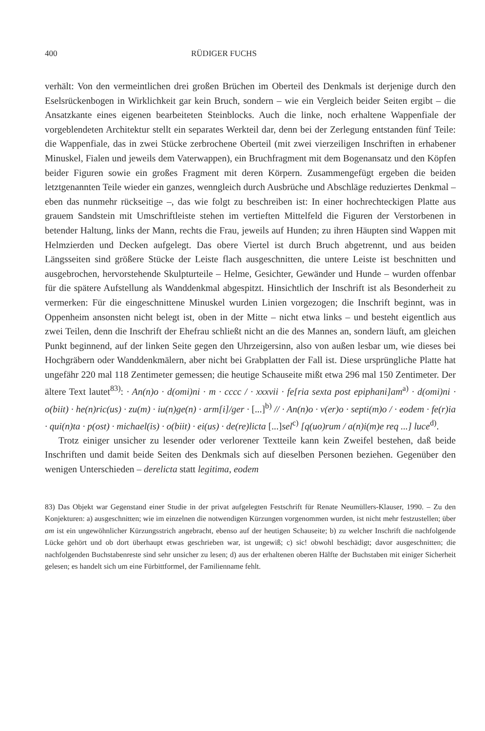400 RÜDIGER FUCHS
verhält: Von den vermeintlichen drei großen Brüchen im Oberteil des Denkmals ist derjenige durch den Eselsrückenbogen in Wirklichkeit gar kein Bruch, sondern – wie ein Vergleich beider Seiten ergibt – die Ansatzkante eines eigenen bearbeiteten Steinblocks. Auch die linke, noch erhaltene Wappenfiale der vorgeblendeten Architektur stellt ein separates Werkteil dar, denn bei der Zerlegung entstanden fünf Teile: die Wappenfiale, das in zwei Stücke zerbrochene Oberteil (mit zwei vierzeiligen Inschriften in erhabener Minuskel, Fialen und jeweils dem Vaterwappen), ein Bruchfragment mit dem Bogenansatz und den Köpfen beider Figuren sowie ein großes Fragment mit deren Körpern. Zusammengefügt ergeben die beiden letztgenannten Teile wieder ein ganzes, wenngleich durch Ausbrüche und Abschläge reduziertes Denkmal – eben das nunmehr rückseitige –, das wie folgt zu beschreiben ist: In einer hochrechteckigen Platte aus grauem Sandstein mit Umschriftleiste stehen im vertieften Mittelfeld die Figuren der Verstorbenen in betender Haltung, links der Mann, rechts die Frau, jeweils auf Hunden; zu ihren Häupten sind Wappen mit Helmzierden und Decken aufgelegt. Das obere Viertel ist durch Bruch abgetrennt, und aus beiden Längsseiten sind größere Stücke der Leiste flach ausgeschnitten, die untere Leiste ist beschnitten und ausgebrochen, hervorstehende Skulpturteile – Helme, Gesichter, Gewänder und Hunde – wurden offenbar für die spätere Aufstellung als Wanddenkmal abgespitzt. Hinsichtlich der Inschrift ist als Besonderheit zu vermerken: Für die eingeschnittene Minuskel wurden Linien vorgezogen; die Inschrift beginnt, was in Oppenheim ansonsten nicht belegt ist, oben in der Mitte – nicht etwa links – und besteht eigentlich aus zwei Teilen, denn die Inschrift der Ehefrau schließt nicht an die des Mannes an, sondern läuft, am gleichen Punkt beginnend, auf der linken Seite gegen den Uhrzeigersinn, also von außen lesbar um, wie dieses bei Hochgräbern oder Wanddenkmälern, aber nicht bei Grabplatten der Fall ist. Diese ursprüngliche Platte hat ungefähr 220 mal 118 Zentimeter gemessen; die heutige Schauseite mißt etwa 296 mal 150 Zentimeter. Der ältere Text lautet<sup>83)</sup>: · An(n)o · d(omi)ni · m · cccc / · xxxvii · fe[ria sexta post epiphani]am<sup>a)</sup> · d(omi)ni · o(biit) · he(n)ric(us) · zu(m) · iu(n)ge(n) · arm[i]/ger · [...]<sup>b)</sup> // · An(n)o · v(er)o · septi(m)o / · eodem · fe(r)ia · qui(n)ta · p(ost) · michael(is) · o(biit) · ei(us) · de(re)licta [...]sel<sup>c)</sup> [q(uo)rum / a(n)i(m)e req ...] luce<sup>d)</sup>.
Trotz einiger unsicher zu lesender oder verlorener Textteile kann kein Zweifel bestehen, daß beide Inschriften und damit beide Seiten des Denkmals sich auf dieselben Personen beziehen. Gegenüber den wenigen Unterschieden – derelicta statt legitima, eodem
83) Das Objekt war Gegenstand einer Studie in der privat aufgelegten Festschrift für Renate Neumüllers-Klauser, 1990. – Zu den Konjekturen: a) ausgeschnitten; wie im einzelnen die notwendigen Kürzungen vorgenommen wurden, ist nicht mehr festzustellen; über am ist ein ungewöhnlicher Kürzungsstrich angebracht, ebenso auf der heutigen Schauseite; b) zu welcher Inschrift die nachfolgende Lücke gehört und ob dort überhaupt etwas geschrieben war, ist ungewiß; c) sic! obwohl beschädigt; davor ausgeschnitten; die nachfolgenden Buchstabenreste sind sehr unsicher zu lesen; d) aus der erhaltenen oberen Hälfte der Buchstaben mit einiger Sicherheit gelesen; es handelt sich um eine Fürbittformel, der Familienname fehlt.